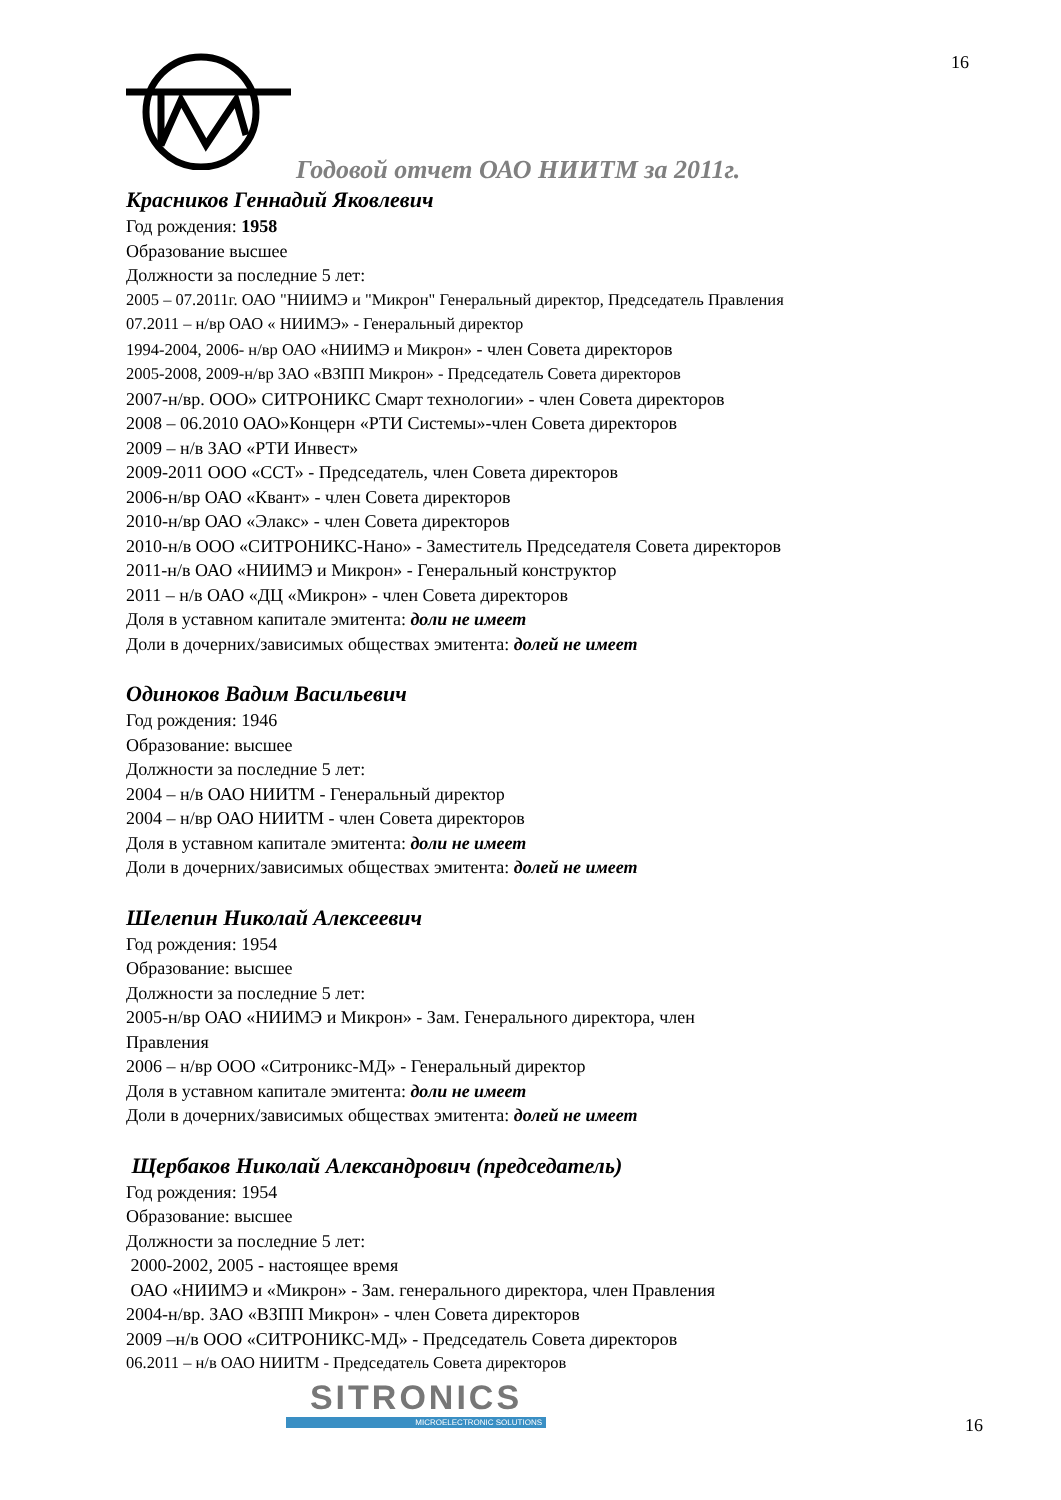16
Годовой отчет ОАО НИИТМ за 2011г.
Красников Геннадий Яковлевич
Год рождения: 1958
Образование высшее
Должности за последние 5 лет:
2005 – 07.2011г. ОАО "НИИМЭ и "Микрон" Генеральный директор, Председатель Правления
07.2011 – н/вр ОАО « НИИМЭ» - Генеральный директор
1994-2004, 2006- н/вр ОАО «НИИМЭ и Микрон» - член Совета директоров
2005-2008, 2009-н/вр ЗАО «ВЗПП Микрон» - Председатель Совета директоров
2007-н/вр. ООО» СИТРОНИКС Смарт технологии» - член Совета директоров
2008 – 06.2010 ОАО»Концерн «РТИ Системы»-член Совета директоров
2009 – н/в ЗАО «РТИ Инвест»
2009-2011 ООО «ССТ» - Председатель, член Совета директоров
2006-н/вр ОАО «Квант» - член Совета директоров
2010-н/вр ОАО «Элакс» - член Совета директоров
2010-н/в ООО «СИТРОНИКС-Нано» - Заместитель Председателя Совета директоров
2011-н/в ОАО «НИИМЭ и Микрон» - Генеральный конструктор
2011 – н/в ОАО «ДЦ «Микрон» - член Совета директоров
Доля в уставном капитале эмитента: доли не имеет
Доли в дочерних/зависимых обществах эмитента: долей не имеет
Одиноков Вадим Васильевич
Год рождения: 1946
Образование: высшее
Должности за последние 5 лет:
2004 – н/в ОАО НИИТМ - Генеральный директор
2004 – н/вр ОАО НИИТМ - член Совета директоров
Доля в уставном капитале эмитента: доли не имеет
Доли в дочерних/зависимых обществах эмитента: долей не имеет
Шелепин Николай Алексеевич
Год рождения: 1954
Образование: высшее
Должности за последние 5 лет:
2005-н/вр ОАО «НИИМЭ и Микрон» - Зам. Генерального директора, член
Правления
2006 – н/вр ООО «Ситроникс-МД» - Генеральный директор
Доля в уставном капитале эмитента: доли не имеет
Доли в дочерних/зависимых обществах эмитента: долей не имеет
Щербаков Николай Александрович (председатель)
Год рождения: 1954
Образование: высшее
Должности за последние 5 лет:
2000-2002, 2005 - настоящее время
ОАО «НИИМЭ и «Микрон» - Зам. генерального директора, член Правления
2004-н/вр. ЗАО «ВЗПП Микрон» - член Совета директоров
2009 –н/в ООО «СИТРОНИКС-МД» - Председатель Совета директоров
06.2011 – н/в ОАО НИИТМ - Председатель Совета директоров
SITRONICS
MICROELECTRONIC SOLUTIONS
16